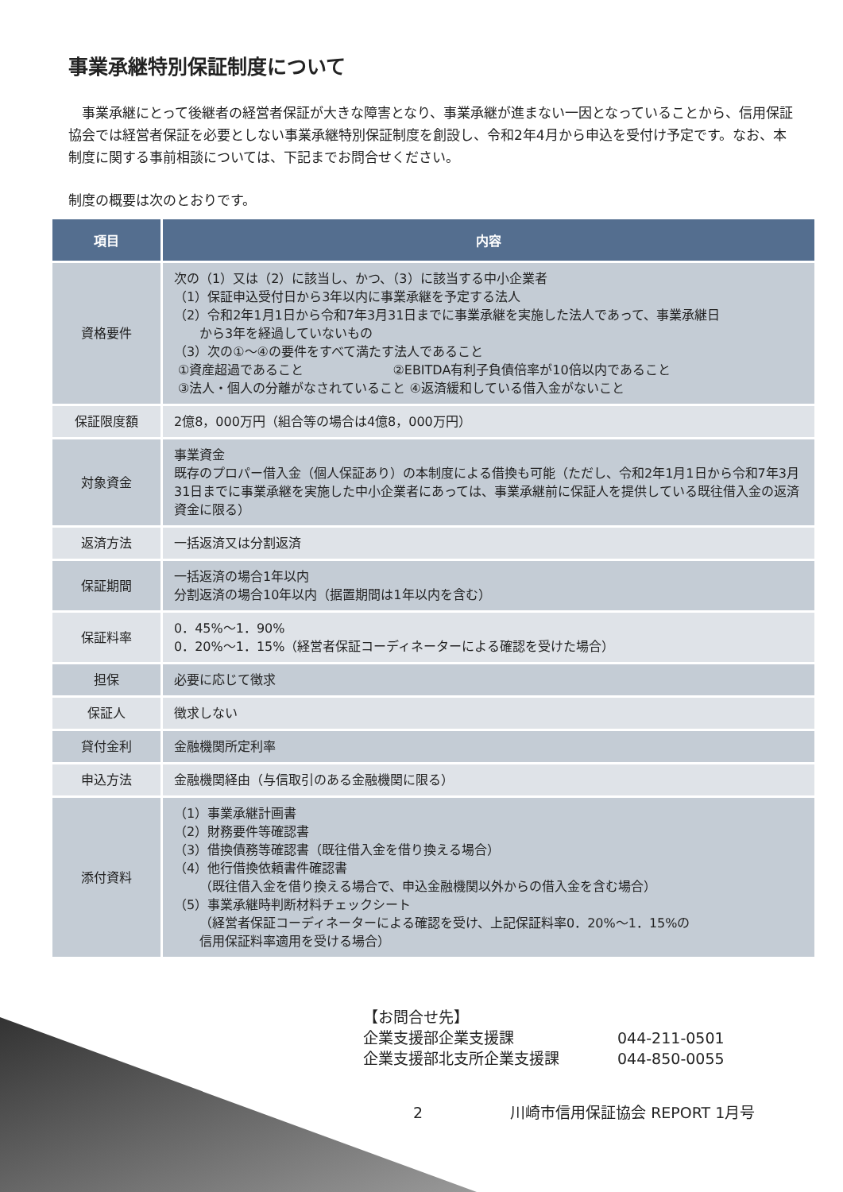事業承継特別保証制度について
事業承継にとって後継者の経営者保証が大きな障害となり、事業承継が進まない一因となっていることから、信用保証協会では経営者保証を必要としない事業承継特別保証制度を創設し、令和2年4月から申込を受付け予定です。なお、本制度に関する事前相談については、下記までお問合せください。
制度の概要は次のとおりです。
| 項目 | 内容 |
| --- | --- |
| 資格要件 | 次の（1）又は（2）に該当し、かつ、（3）に該当する中小企業者 （1）保証申込受付日から3年以内に事業承継を予定する法人 （2）令和2年1月1日から令和7年3月31日までに事業承継を実施した法人であって、事業承継日 から3年を経過していないもの （3）次の①～④の要件をすべて満たす法人であること ①資産超過であること ②EBITDA有利子負債倍率が10倍以内であること ③法人・個人の分離がなされていること ④返済緩和している借入金がないこと |
| 保証限度額 | 2億8，000万円（組合等の場合は4億8，000万円） |
| 対象資金 | 事業資金 既存のプロパー借入金（個人保証あり）の本制度による借換も可能（ただし、令和2年1月1日から令和7年3月31日までに事業承継を実施した中小企業者にあっては、事業承継前に保証人を提供している既往借入金の返済資金に限る） |
| 返済方法 | 一括返済又は分割返済 |
| 保証期間 | 一括返済の場合1年以内 分割返済の場合10年以内（据置期間は1年以内を含む） |
| 保証料率 | 0．45%～1．90% 0．20%～1．15%（経営者保証コーディネーターによる確認を受けた場合） |
| 担保 | 必要に応じて徴求 |
| 保証人 | 徴求しない |
| 貸付金利 | 金融機関所定利率 |
| 申込方法 | 金融機関経由（与信取引のある金融機関に限る） |
| 添付資料 | （1）事業承継計画書 （2）財務要件等確認書 （3）借換債務等確認書（既往借入金を借り換える場合） （4）他行借換依頼書件確認書 （既往借入金を借り換える場合で、申込金融機関以外からの借入金を含む場合） （5）事業承継時判断材料チェックシート （経営者保証コーディネーターによる確認を受け、上記保証料率0．20%～1．15%の 信用保証料率適用を受ける場合） |
【お問合せ先】
企業支援部企業支援課 044-211-0501
企業支援部北支所企業支援課 044-850-0055
2 川崎市信用保証協会 REPORT 1月号